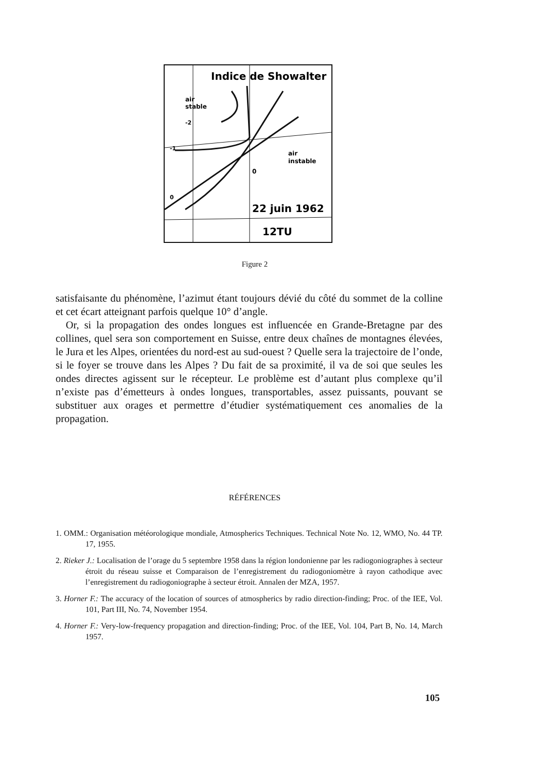Indice de Showalter
air
stable
-2
-1
air
instable
0
0
22 juin 1962
12TU
Figure 2
satisfaisante du phénomène, l’azimut étant toujours dévié du côté du sommet de la colline et cet écart atteignant parfois quelque 10° d’angle.
Or, si la propagation des ondes longues est influencée en Grande-Bretagne par des collines, quel sera son comportement en Suisse, entre deux chaînes de montagnes élevées, le Jura et les Alpes, orientées du nord-est au sud-ouest ? Quelle sera la trajectoire de l’onde, si le foyer se trouve dans les Alpes ? Du fait de sa proximité, il va de soi que seules les ondes directes agissent sur le récepteur. Le problème est d’autant plus complexe qu’il n’existe pas d’émetteurs à ondes longues, transportables, assez puissants, pouvant se substituer aux orages et permettre d’étudier systématiquement ces anomalies de la propagation.
RÉFÉRENCES
1. OMM.: Organisation météorologique mondiale, Atmospherics Techniques. Technical Note No. 12, WMO, No. 44 TP. 17, 1955.
2. Rieker J.: Localisation de l’orage du 5 septembre 1958 dans la région londonienne par les radiogoniographes à secteur étroit du réseau suisse et Comparaison de l’enregistrement du radiogoniomètre à rayon cathodique avec l’enregistrement du radiogoniographe à secteur étroit. Annalen der MZA, 1957.
3. Horner F.: The accuracy of the location of sources of atmospherics by radio direction-finding; Proc. of the IEE, Vol. 101, Part III, No. 74, November 1954.
4. Horner F.: Very-low-frequency propagation and direction-finding; Proc. of the IEE, Vol. 104, Part B, No. 14, March 1957.
105